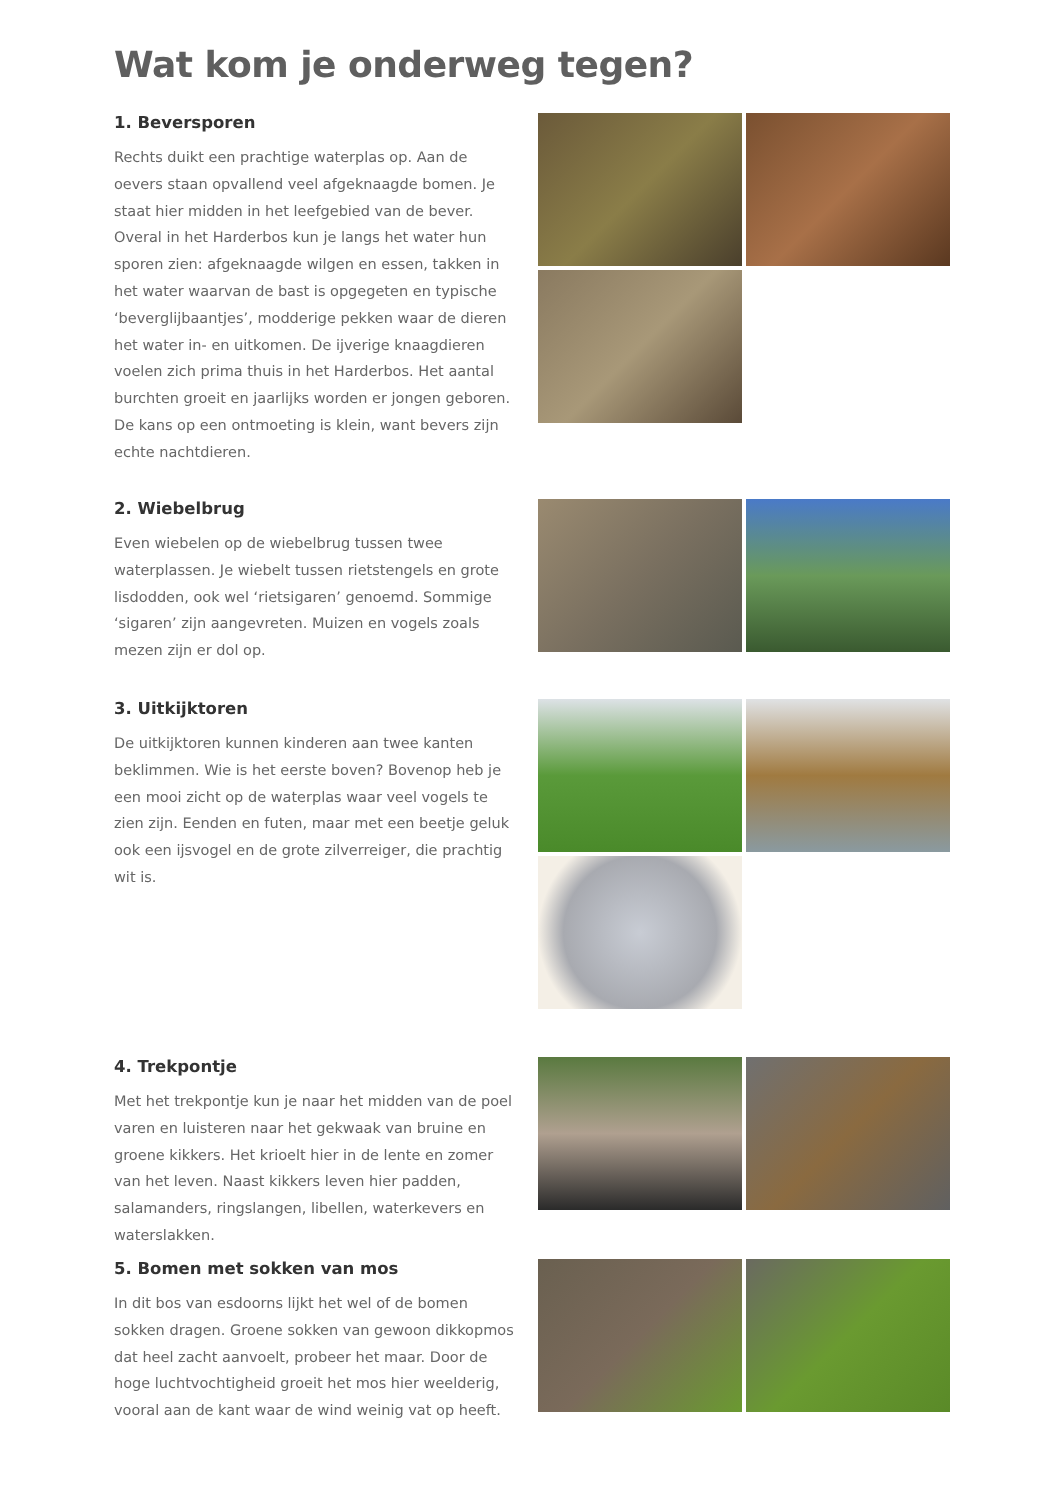Wat kom je onderweg tegen?
1. Beversporen
Rechts duikt een prachtige waterplas op. Aan de oevers staan opvallend veel afgeknaagde bomen. Je staat hier midden in het leefgebied van de bever. Overal in het Harderbos kun je langs het water hun sporen zien: afgeknaagde wilgen en essen, takken in het water waarvan de bast is opgegeten en typische ‘beverglijbaantjes’, modderige pekken waar de dieren het water in- en uitkomen. De ijverige knaagdieren voelen zich prima thuis in het Harderbos. Het aantal burchten groeit en jaarlijks worden er jongen geboren. De kans op een ontmoeting is klein, want bevers zijn echte nachtdieren.
2. Wiebelbrug
Even wiebelen op de wiebelbrug tussen twee waterplassen. Je wiebelt tussen rietstengels en grote lisdodden, ook wel ‘rietsigaren’ genoemd. Sommige ‘sigaren’ zijn aangevreten. Muizen en vogels zoals mezen zijn er dol op.
3. Uitkijktoren
De uitkijktoren kunnen kinderen aan twee kanten beklimmen. Wie is het eerste boven? Bovenop heb je een mooi zicht op de waterplas waar veel vogels te zien zijn. Eenden en futen, maar met een beetje geluk ook een ijsvogel en de grote zilverreiger, die prachtig wit is.
4. Trekpontje
Met het trekpontje kun je naar het midden van de poel varen en luisteren naar het gekwaak van bruine en groene kikkers. Het krioelt hier in de lente en zomer van het leven. Naast kikkers leven hier padden, salamanders, ringslangen, libellen, waterkevers en waterslakken.
5. Bomen met sokken van mos
In dit bos van esdoorns lijkt het wel of de bomen sokken dragen. Groene sokken van gewoon dikkopmos dat heel zacht aanvoelt, probeer het maar. Door de hoge luchtvochtigheid groeit het mos hier weelderig, vooral aan de kant waar de wind weinig vat op heeft.